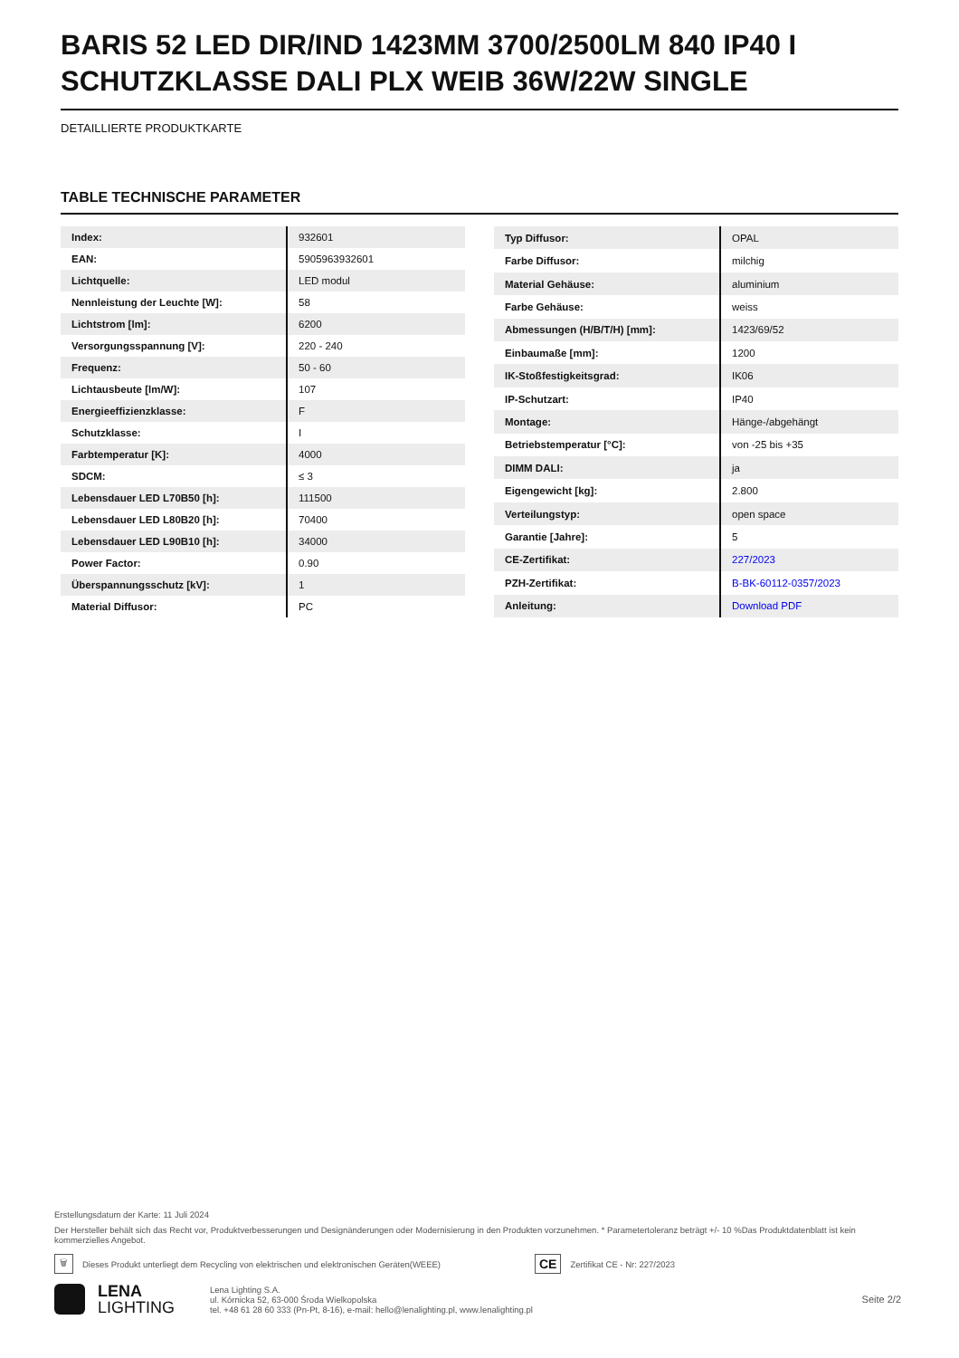BARIS 52 LED DIR/IND 1423MM 3700/2500LM 840 IP40 I SCHUTZKLASSE DALI PLX WEIB 36W/22W SINGLE
DETAILLIERTE PRODUKTKARTE
TABLE TECHNISCHE PARAMETER
| Index: | 932601 |
| EAN: | 5905963932601 |
| Lichtquelle: | LED modul |
| Nennleistung der Leuchte [W]: | 58 |
| Lichtstrom [lm]: | 6200 |
| Versorgungsspannung [V]: | 220 - 240 |
| Frequenz: | 50 - 60 |
| Lichtausbeute [lm/W]: | 107 |
| Energieeffizienzklasse: | F |
| Schutzklasse: | I |
| Farbtemperatur [K]: | 4000 |
| SDCM: | ≤ 3 |
| Lebensdauer LED L70B50 [h]: | 111500 |
| Lebensdauer LED L80B20 [h]: | 70400 |
| Lebensdauer LED L90B10 [h]: | 34000 |
| Power Factor: | 0.90 |
| Überspannungsschutz [kV]: | 1 |
| Material Diffusor: | PC |
| Typ Diffusor: | OPAL |
| Farbe Diffusor: | milchig |
| Material Gehäuse: | aluminium |
| Farbe Gehäuse: | weiss |
| Abmessungen (H/B/T/H) [mm]: | 1423/69/52 |
| Einbaumaße [mm]: | 1200 |
| IK-Stoßfestigkeitsgrad: | IK06 |
| IP-Schutzart: | IP40 |
| Montage: | Hänge-/abgehängt |
| Betriebstemperatur [°C]: | von -25 bis +35 |
| DIMM DALI: | ja |
| Eigengewicht [kg]: | 2.800 |
| Verteilungstyp: | open space |
| Garantie [Jahre]: | 5 |
| CE-Zertifikat: | 227/2023 |
| PZH-Zertifikat: | B-BK-60112-0357/2023 |
| Anleitung: | Download PDF |
Erstellungsdatum der Karte: 11 Juli 2024
Der Hersteller behält sich das Recht vor, Produktverbesserungen und Designänderungen oder Modernisierung in den Produkten vorzunehmen. * Parametertoleranz beträgt +/- 10 %Das Produktdatenblatt ist kein kommerzielles Angebot.
🗑 Dieses Produkt unterliegt dem Recycling von elektrischen und elektronischen Geräten(WEEE) CE Zertifikat CE - Nr: 227/2023
LENA
LIGHTING
Lena Lighting S.A.
ul. Kórnicka 52, 63-000 Środa Wielkopolska
tel. +48 61 28 60 333 (Pn-Pt, 8-16), e-mail: hello@lenalighting.pl, www.lenalighting.pl
Seite 2/2